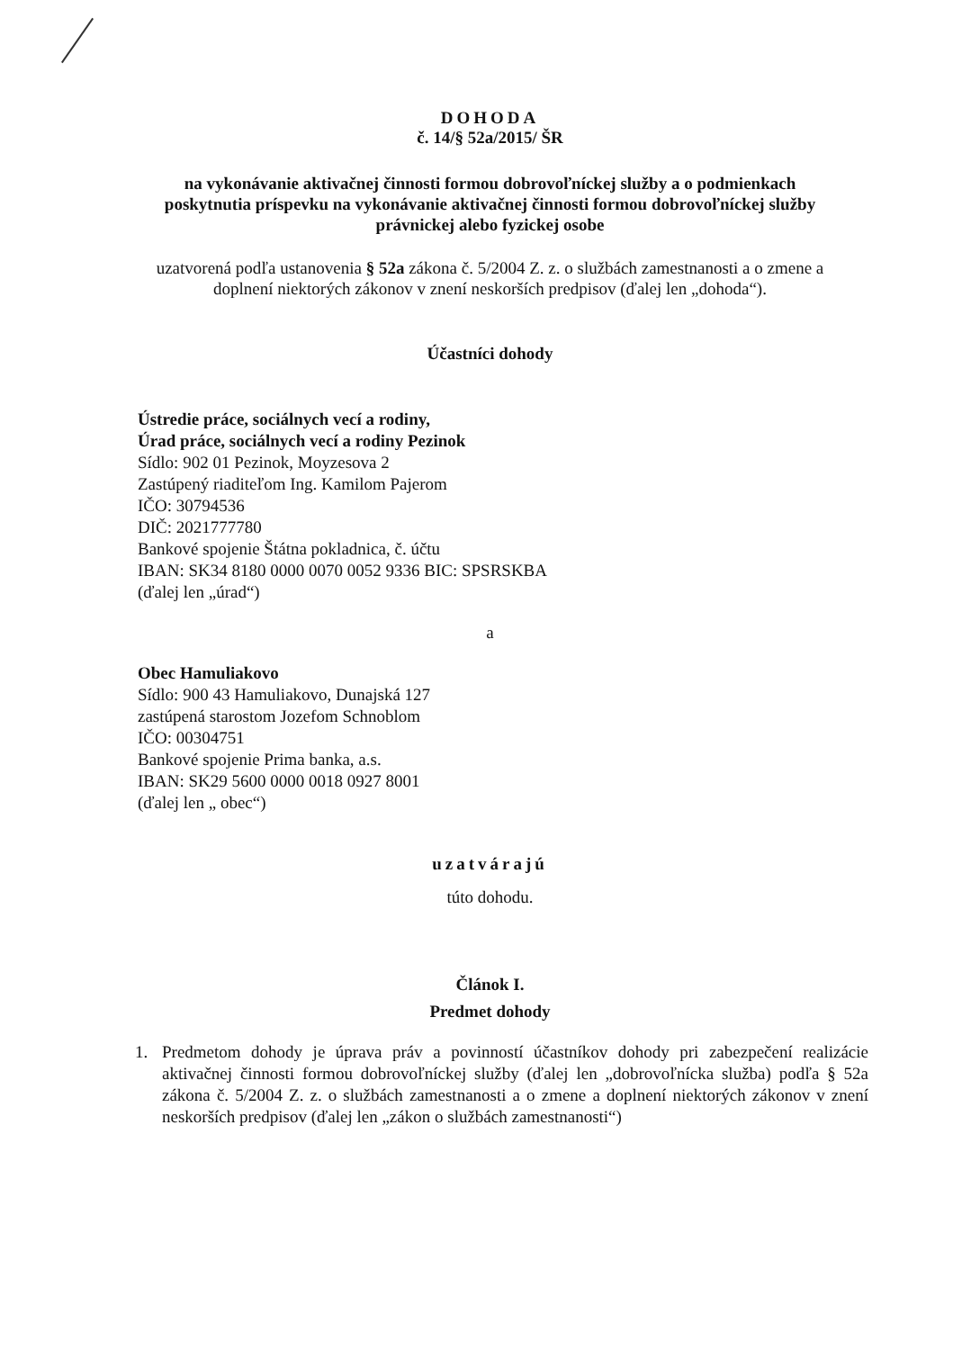DOHODA
č. 14/§ 52a/2015/ ŠR
na vykonávanie aktivačnej činnosti formou dobrovoľníckej služby a o podmienkach poskytnutia príspevku na vykonávanie aktivačnej činnosti formou dobrovoľníckej služby právnickej alebo fyzickej osobe
uzatvorená podľa ustanovenia § 52a zákona č. 5/2004 Z. z. o službách zamestnanosti a o zmene a doplnení niektorých zákonov v znení neskorších predpisov (ďalej len „dohoda“).
Účastníci dohody
Ústredie práce, sociálnych vecí a rodiny,
Úrad práce, sociálnych vecí a rodiny Pezinok
Sídlo: 902 01 Pezinok, Moyzesova 2
Zastúpený riaditeľom Ing. Kamilom Pajerom
IČO: 30794536
DIČ: 2021777780
Bankové spojenie Štátna pokladnica, č. účtu
IBAN: SK34 8180 0000 0070 0052 9336 BIC: SPSRSKBA
(ďalej len „úrad“)
a
Obec Hamuliakovo
Sídlo: 900 43 Hamuliakovo, Dunajská 127
zastúpená starostom Jozefom Schnoblom
IČO: 00304751
Bankové spojenie Prima banka, a.s.
IBAN: SK29 5600 0000 0018 0927 8001
(ďalej len „ obec“)
uzatvárajú
túto dohodu.
Článok I.
Predmet dohody
1. Predmetom dohody je úprava práv a povinností účastníkov dohody pri zabezpečení realizácie aktivačnej činnosti formou dobrovoľníckej služby (ďalej len „dobrovoľnícka služba) podľa § 52a zákona č. 5/2004 Z. z. o službách zamestnanosti a o zmene a doplnení niektorých zákonov v znení neskorších predpisov (ďalej len „zákon o službách zamestnanosti“)